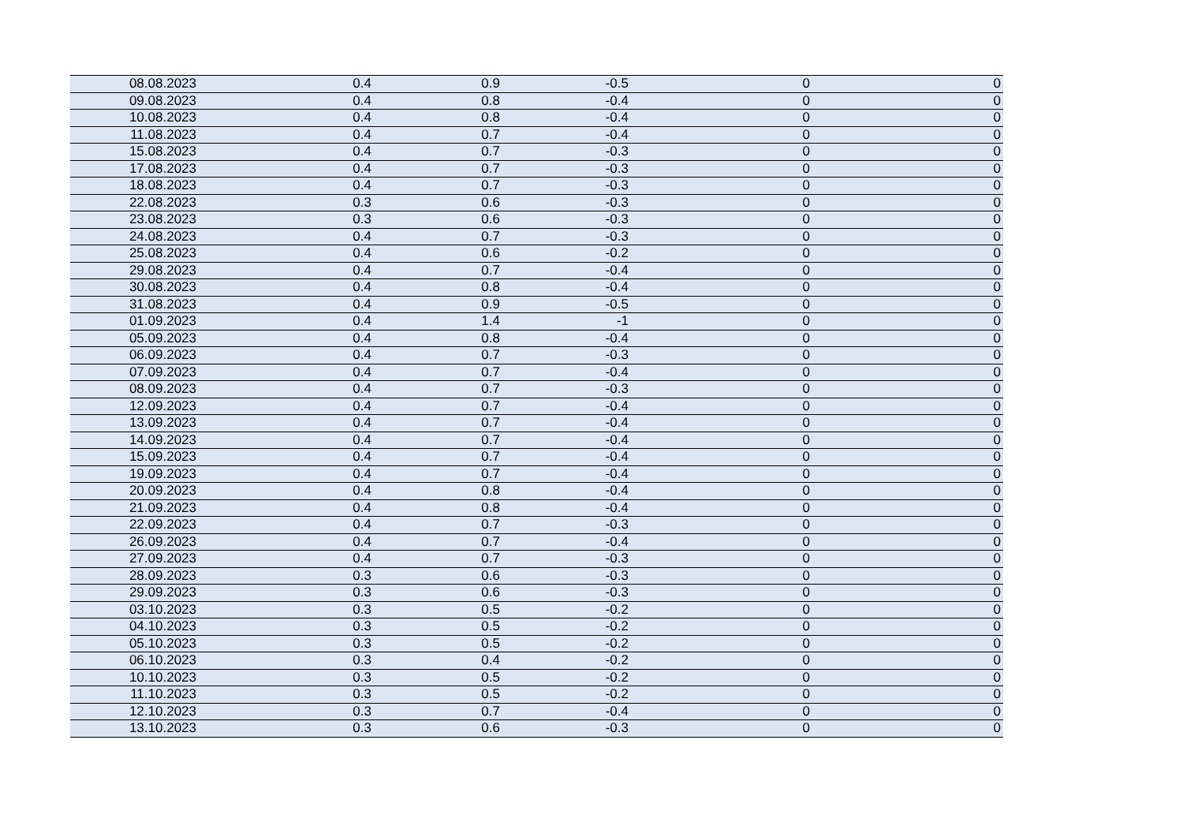| 08.08.2023 | 0.4 | 0.9 | -0.5 | 0 | 0 |
| 09.08.2023 | 0.4 | 0.8 | -0.4 | 0 | 0 |
| 10.08.2023 | 0.4 | 0.8 | -0.4 | 0 | 0 |
| 11.08.2023 | 0.4 | 0.7 | -0.4 | 0 | 0 |
| 15.08.2023 | 0.4 | 0.7 | -0.3 | 0 | 0 |
| 17.08.2023 | 0.4 | 0.7 | -0.3 | 0 | 0 |
| 18.08.2023 | 0.4 | 0.7 | -0.3 | 0 | 0 |
| 22.08.2023 | 0.3 | 0.6 | -0.3 | 0 | 0 |
| 23.08.2023 | 0.3 | 0.6 | -0.3 | 0 | 0 |
| 24.08.2023 | 0.4 | 0.7 | -0.3 | 0 | 0 |
| 25.08.2023 | 0.4 | 0.6 | -0.2 | 0 | 0 |
| 29.08.2023 | 0.4 | 0.7 | -0.4 | 0 | 0 |
| 30.08.2023 | 0.4 | 0.8 | -0.4 | 0 | 0 |
| 31.08.2023 | 0.4 | 0.9 | -0.5 | 0 | 0 |
| 01.09.2023 | 0.4 | 1.4 | -1 | 0 | 0 |
| 05.09.2023 | 0.4 | 0.8 | -0.4 | 0 | 0 |
| 06.09.2023 | 0.4 | 0.7 | -0.3 | 0 | 0 |
| 07.09.2023 | 0.4 | 0.7 | -0.4 | 0 | 0 |
| 08.09.2023 | 0.4 | 0.7 | -0.3 | 0 | 0 |
| 12.09.2023 | 0.4 | 0.7 | -0.4 | 0 | 0 |
| 13.09.2023 | 0.4 | 0.7 | -0.4 | 0 | 0 |
| 14.09.2023 | 0.4 | 0.7 | -0.4 | 0 | 0 |
| 15.09.2023 | 0.4 | 0.7 | -0.4 | 0 | 0 |
| 19.09.2023 | 0.4 | 0.7 | -0.4 | 0 | 0 |
| 20.09.2023 | 0.4 | 0.8 | -0.4 | 0 | 0 |
| 21.09.2023 | 0.4 | 0.8 | -0.4 | 0 | 0 |
| 22.09.2023 | 0.4 | 0.7 | -0.3 | 0 | 0 |
| 26.09.2023 | 0.4 | 0.7 | -0.4 | 0 | 0 |
| 27.09.2023 | 0.4 | 0.7 | -0.3 | 0 | 0 |
| 28.09.2023 | 0.3 | 0.6 | -0.3 | 0 | 0 |
| 29.09.2023 | 0.3 | 0.6 | -0.3 | 0 | 0 |
| 03.10.2023 | 0.3 | 0.5 | -0.2 | 0 | 0 |
| 04.10.2023 | 0.3 | 0.5 | -0.2 | 0 | 0 |
| 05.10.2023 | 0.3 | 0.5 | -0.2 | 0 | 0 |
| 06.10.2023 | 0.3 | 0.4 | -0.2 | 0 | 0 |
| 10.10.2023 | 0.3 | 0.5 | -0.2 | 0 | 0 |
| 11.10.2023 | 0.3 | 0.5 | -0.2 | 0 | 0 |
| 12.10.2023 | 0.3 | 0.7 | -0.4 | 0 | 0 |
| 13.10.2023 | 0.3 | 0.6 | -0.3 | 0 | 0 |